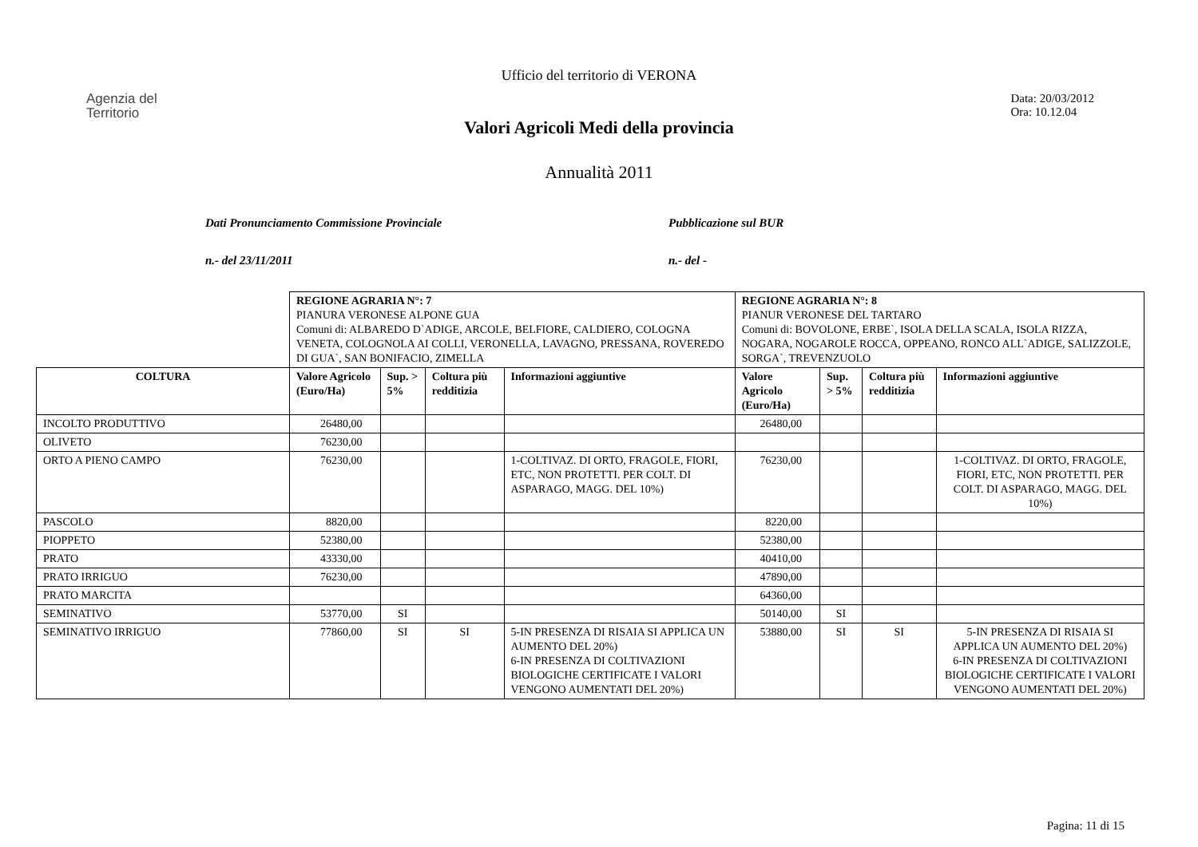Ufficio del territorio di VERONA
Agenzia del
Territorio
Data: 20/03/2012
Ora: 10.12.04
Valori Agricoli Medi della provincia
Annualità 2011
Dati Pronunciamento Commissione Provinciale
n.- del 23/11/2011
Pubblicazione sul BUR
n.- del -
| | REGIONE AGRARIA N°: 7 PIANURA VERONESE ALPONE GUA Comuni di: ALBAREDO D`ADIGE, ARCOLE, BELFIORE, CALDIERO, COLOGNA VENETA, COLOGNOLA AI COLLI, VERONELLA, LAVAGNO, PRESSANA, ROVEREDO DI GUA`, SAN BONIFACIO, ZIMELLA | | | | REGIONE AGRARIA N°: 8 PIANUR VERONESE DEL TARTARO Comuni di: BOVOLONE, ERBE`, ISOLA DELLA SCALA, ISOLA RIZZA, NOGARA, NOGAROLE ROCCA, OPPEANO, RONCO ALL`ADIGE, SALIZZOLE, SORGA`, TREVENZUOLO | | | |
| COLTURA | Valore Agricolo (Euro/Ha) | Sup. > 5% | Coltura più redditizia | Informazioni aggiuntive | Valore Agricolo (Euro/Ha) | Sup. > 5% | Coltura più redditizia | Informazioni aggiuntive |
| INCOLTO PRODUTTIVO | 26480,00 | | | | 26480,00 | | | |
| OLIVETO | 76230,00 | | | | | | | |
| ORTO A PIENO CAMPO | 76230,00 | | | 1-COLTIVAZ. DI ORTO, FRAGOLE, FIORI, ETC, NON PROTETTI. PER COLT. DI ASPARAGO, MAGG. DEL 10%) | 76230,00 | | | 1-COLTIVAZ. DI ORTO, FRAGOLE, FIORI, ETC, NON PROTETTI. PER COLT. DI ASPARAGO, MAGG. DEL 10%) |
| PASCOLO | 8820,00 | | | | 8220,00 | | | |
| PIOPPETO | 52380,00 | | | | 52380,00 | | | |
| PRATO | 43330,00 | | | | 40410,00 | | | |
| PRATO IRRIGUO | 76230,00 | | | | 47890,00 | | | |
| PRATO MARCITA | | | | | 64360,00 | | | |
| SEMINATIVO | 53770,00 | SI | | | 50140,00 | SI | | |
| SEMINATIVO IRRIGUO | 77860,00 | SI | SI | 5-IN PRESENZA DI RISAIA SI APPLICA UN AUMENTO DEL 20%) 6-IN PRESENZA DI COLTIVAZIONI BIOLOGICHE CERTIFICATE I VALORI VENGONO AUMENTATI DEL 20%) | 53880,00 | SI | SI | 5-IN PRESENZA DI RISAIA SI APPLICA UN AUMENTO DEL 20%) 6-IN PRESENZA DI COLTIVAZIONI BIOLOGICHE CERTIFICATE I VALORI VENGONO AUMENTATI DEL 20%) |
Pagina: 11 di 15